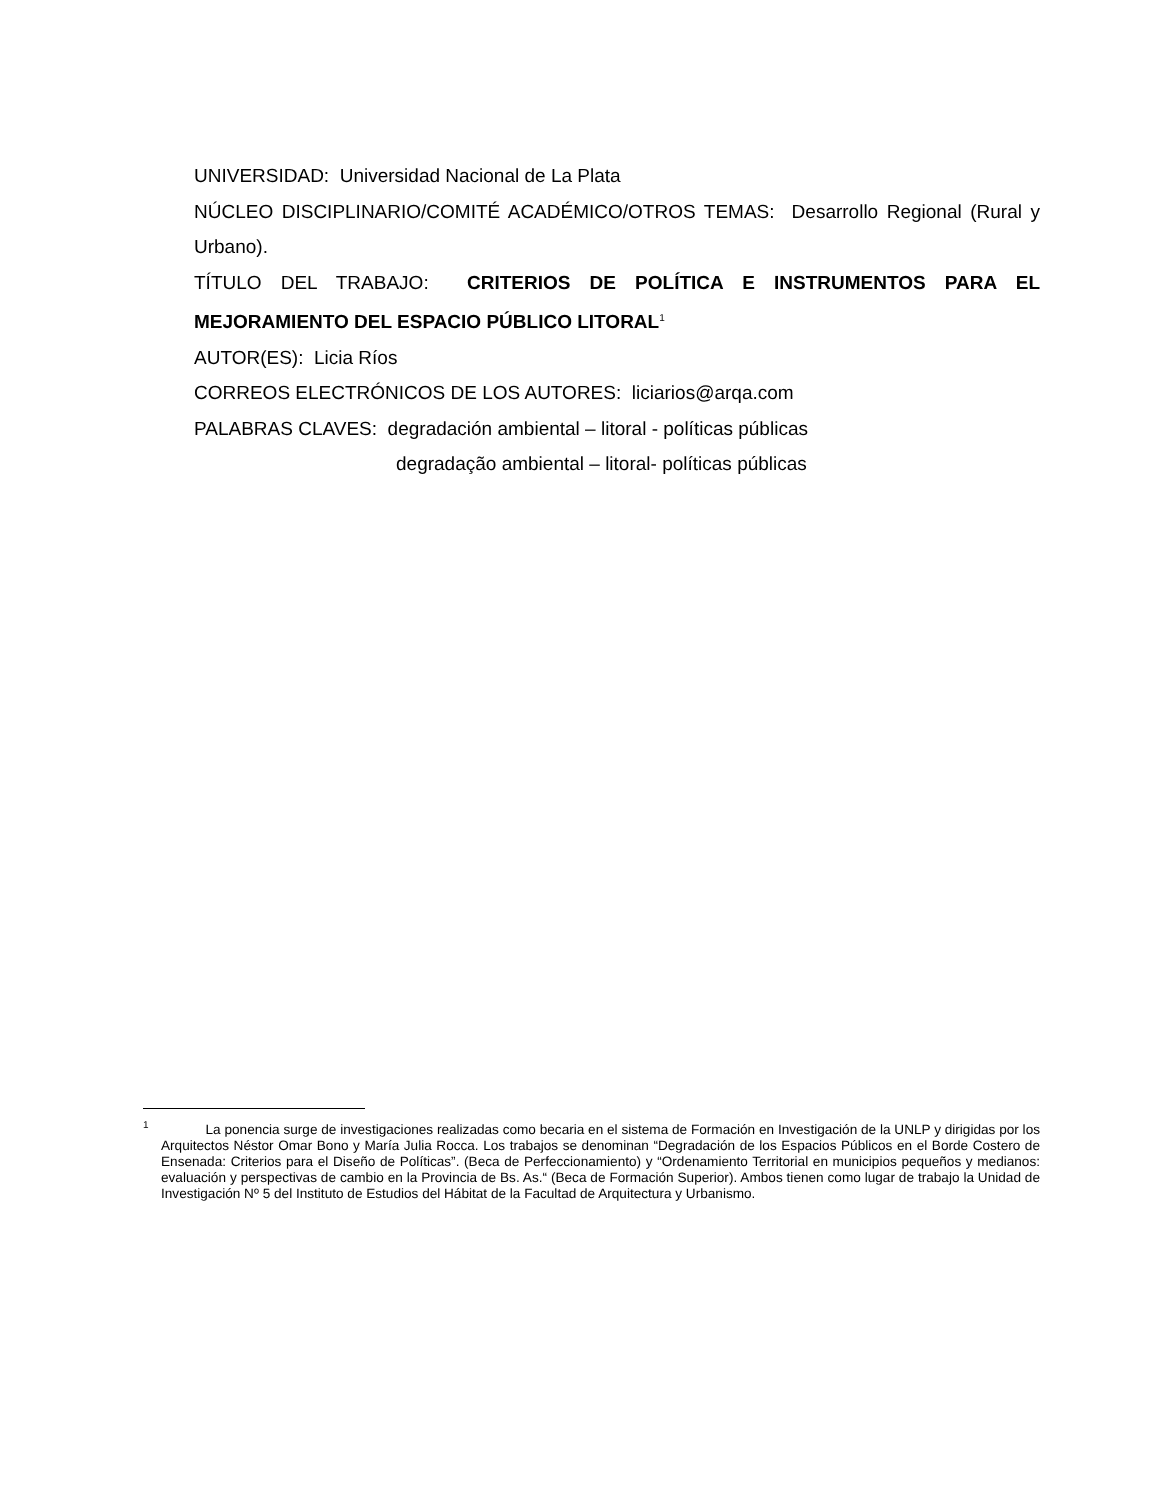UNIVERSIDAD: Universidad Nacional de La Plata
NÚCLEO DISCIPLINARIO/COMITÉ ACADÉMICO/OTROS TEMAS: Desarrollo Regional (Rural y Urbano).
TÍTULO DEL TRABAJO: CRITERIOS DE POLÍTICA E INSTRUMENTOS PARA EL MEJORAMIENTO DEL ESPACIO PÚBLICO LITORAL<sup>1</sup>
AUTOR(ES): Licia Ríos
CORREOS ELECTRÓNICOS DE LOS AUTORES: liciarios@arqa.com
PALABRAS CLAVES: degradación ambiental – litoral - políticas públicas
degradação ambiental – litoral- políticas públicas
<sup>1</sup> La ponencia surge de investigaciones realizadas como becaria en el sistema de Formación en Investigación de la UNLP y dirigidas por los Arquitectos Néstor Omar Bono y María Julia Rocca. Los trabajos se denominan “Degradación de los Espacios Públicos en el Borde Costero de Ensenada: Criterios para el Diseño de Políticas”. (Beca de Perfeccionamiento) y “Ordenamiento Territorial en municipios pequeños y medianos: evaluación y perspectivas de cambio en la Provincia de Bs. As.“ (Beca de Formación Superior). Ambos tienen como lugar de trabajo la Unidad de Investigación Nº 5 del Instituto de Estudios del Hábitat de la Facultad de Arquitectura y Urbanismo.